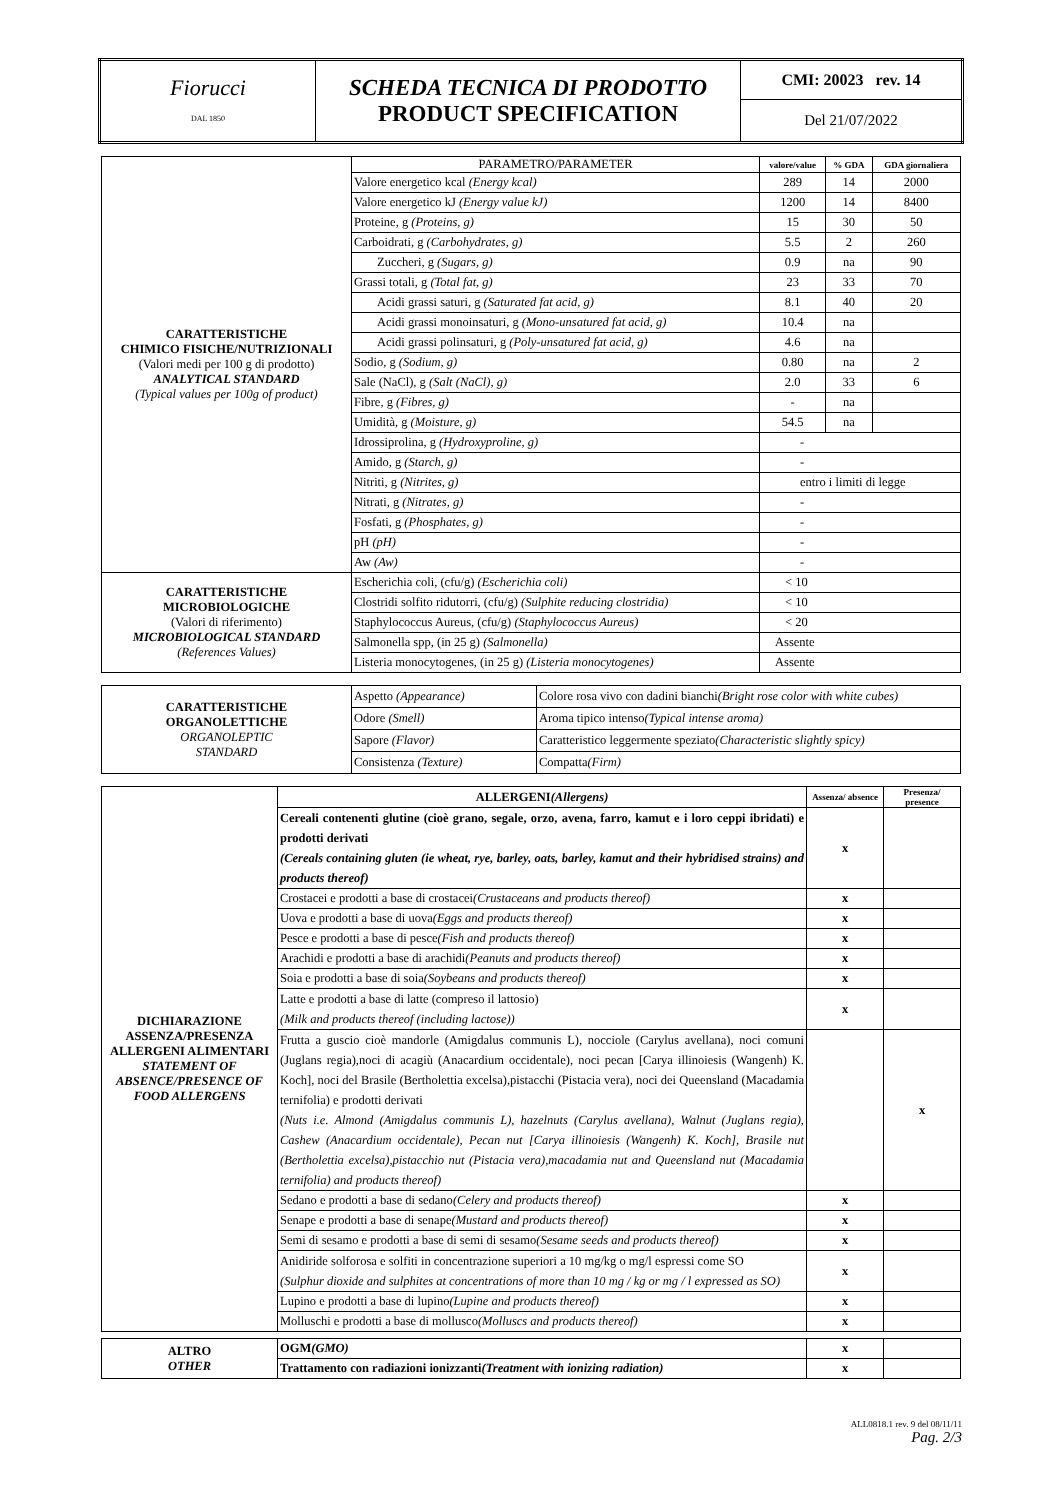| Fiorucci DAL 1850 | SCHEDA TECNICA DI PRODOTTO PRODUCT SPECIFICATION | CMI: 20023 rev. 14 |
| | | Del 21/07/2022 |
| CARATTERISTICHE CHIMICO FISICHE/NUTRIZIONALI (Valori medi per 100 g di prodotto) ANALYTICAL STANDARD (Typical values per 100g of product) | PARAMETRO/PARAMETER | valore/value | % GDA | GDA giornaliera |
| | Valore energetico kcal (Energy kcal) | 289 | 14 | 2000 |
| | Valore energetico kJ (Energy value kJ) | 1200 | 14 | 8400 |
| | Proteine, g (Proteins, g) | 15 | 30 | 50 |
| | Carboidrati, g (Carbohydrates, g) | 5.5 | 2 | 260 |
| | Zuccheri, g (Sugars, g) | 0.9 | na | 90 |
| | Grassi totali, g (Total fat, g) | 23 | 33 | 70 |
| | Acidi grassi saturi, g (Saturated fat acid, g) | 8.1 | 40 | 20 |
| | Acidi grassi monoinsaturi, g (Mono-unsatured fat acid, g) | 10.4 | na | |
| | Acidi grassi polinsaturi, g (Poly-unsatured fat acid, g) | 4.6 | na | |
| | Sodio, g (Sodium, g) | 0.80 | na | 2 |
| | Sale (NaCl), g (Salt (NaCl), g) | 2.0 | 33 | 6 |
| | Fibre, g (Fibres, g) | - | na | |
| | Umidità, g (Moisture, g) | 54.5 | na | |
| | Idrossiprolina, g (Hydroxyproline, g) | - | | |
| | Amido, g (Starch, g) | - | | |
| | Nitriti, g (Nitrites, g) | entro i limiti di legge | | |
| | Nitrati, g (Nitrates, g) | - | | |
| | Fosfati, g (Phosphates, g) | - | | |
| | pH (pH) | - | | |
| | Aw (Aw) | - | | |
| CARATTERISTICHE MICROBIOLOGICHE (Valori di riferimento) MICROBIOLOGICAL STANDARD (References Values) | Escherichia coli, (cfu/g) (Escherichia coli) | < 10 | | |
| | Clostridi solfito ridutorri, (cfu/g) (Sulphite reducing clostridia) | < 10 | | |
| | Staphylococcus Aureus, (cfu/g) (Staphylococcus Aureus) | < 20 | | |
| | Salmonella spp, (in 25 g) (Salmonella) | Assente | | |
| | Listeria monocytogenes, (in 25 g) (Listeria monocytogenes) | Assente | | |
| CARATTERISTICHE ORGANOLETTICHE ORGANOLEPTIC STANDARD | Aspetto (Appearance) | Colore rosa vivo con dadini bianchi (Bright rose color with white cubes) |
| | Odore (Smell) | Aroma tipico intenso (Typical intense aroma) |
| | Sapore (Flavor) | Caratteristico leggermente speziato (Characteristic slightly spicy) |
| | Consistenza (Texture) | Compatta (Firm) |
| DICHIARAZIONE ASSENZA/PRESENZA ALLERGENI ALIMENTARI STATEMENT OF ABSENCE/PRESENCE OF FOOD ALLERGENS | ALLERGENI (Allergens) | Assenza/ absence | Presenza/ presence |
| | Cereali contenenti glutine (cioè grano, segale, orzo, avena, farro, kamut e i loro ceppi ibridati) e prodotti derivati (Cereals containing gluten (ie wheat, rye, barley, oats, barley, kamut and their hybridised strains) and products thereof) | x | |
| | Crostacei e prodotti a base di crostacei (Crustaceans and products thereof) | x | |
| | Uova e prodotti a base di uova (Eggs and products thereof) | x | |
| | Pesce e prodotti a base di pesce (Fish and products thereof) | x | |
| | Arachidi e prodotti a base di arachidi (Peanuts and products thereof) | x | |
| | Soia e prodotti a base di soia (Soybeans and products thereof) | x | |
| | Latte e prodotti a base di latte (compreso il lattosio) (Milk and products thereof (including lactose)) | x | |
| | Frutta a guscio cioè mandorle (Amigdalus communis L), nocciole (Carylus avellana), noci comuni (Juglans regia),noci di acagiù (Anacardium occidentale), noci pecan [Carya illinoiesis (Wangenh) K. Koch], noci del Brasile (Bertholettia excelsa),pistacchi (Pistacia vera), noci dei Queensland (Macadamia ternifolia) e prodotti derivati (Nuts i.e. Almond (Amigdalus communis L), hazelnuts (Carylus avellana), Walnut (Juglans regia), Cashew (Anacardium occidentale), Pecan nut [Carya illinoiesis (Wangenh) K. Koch], Brasile nut (Bertholettia excelsa),pistacchio nut (Pistacia vera),macadamia nut and Queensland nut (Macadamia ternifolia) and products thereof) | | x |
| | Sedano e prodotti a base di sedano (Celery and products thereof) | x | |
| | Senape e prodotti a base di senape (Mustard and products thereof) | x | |
| | Semi di sesamo e prodotti a base di semi di sesamo (Sesame seeds and products thereof) | x | |
| | Anidiride solforosa e solfiti in concentrazione superiori a 10 mg/kg o mg/l espressi come SO (Sulphur dioxide and sulphites at concentrations of more than 10 mg / kg or mg / l expressed as SO) | x | |
| | Lupino e prodotti a base di lupino (Lupine and products thereof) | x | |
| | Molluschi e prodotti a base di mollusco (Molluscs and products thereof) | x | |
| ALTRO OTHER | OGM (GMO) | x | |
| | Trattamento con radiazioni ionizzanti (Treatment with ionizing radiation) | x | |
ALL0818.1 rev. 9 del 08/11/11
Pag. 2/3